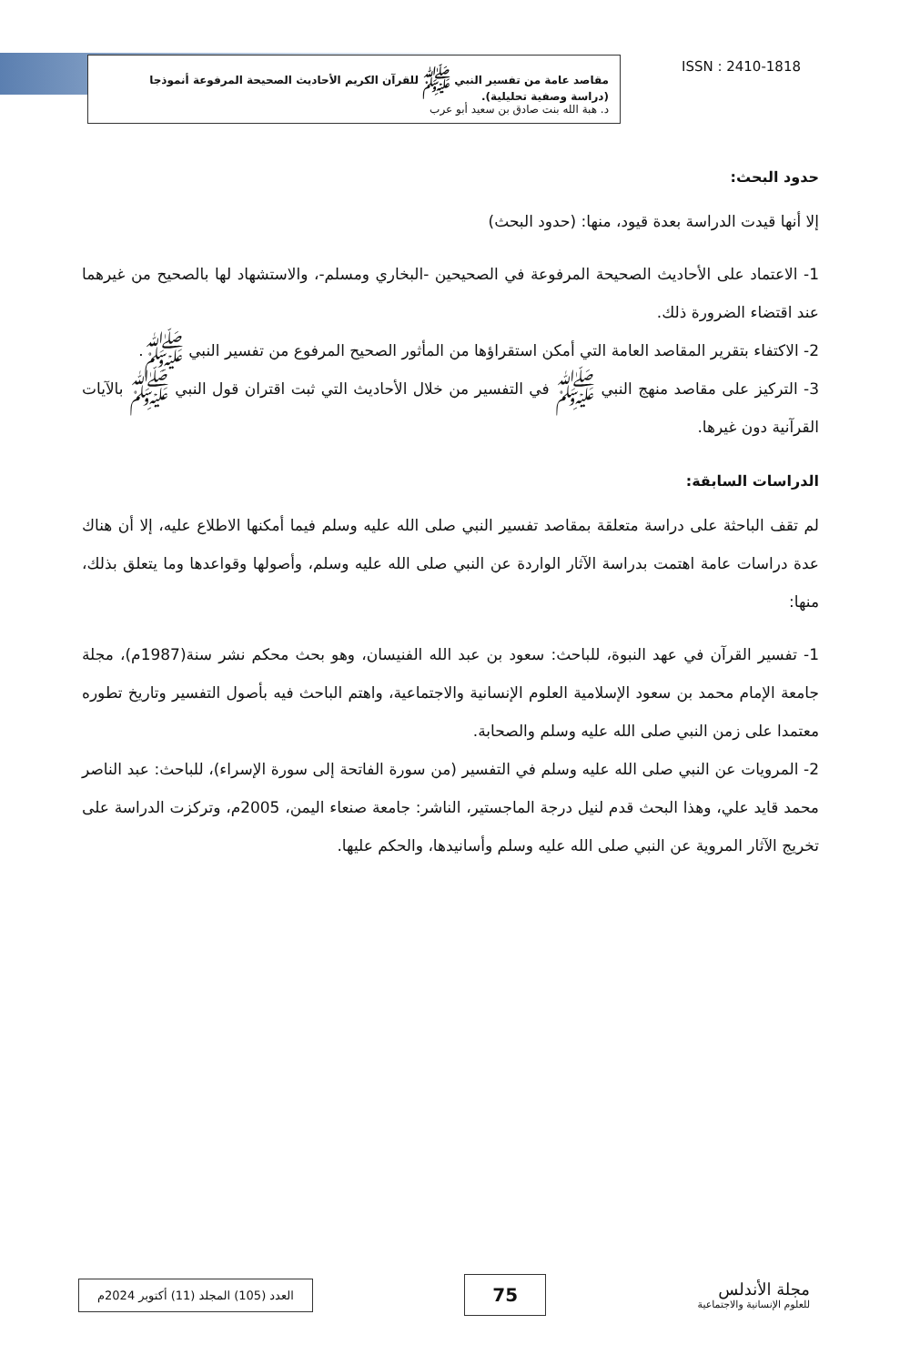مقاصد عامة من تفسير النبي ﷺ للقرآن الكريم الأحاديث الصحيحة المرفوعة أنموذجا
(دراسة وصفية تحليلية).
د. هبة الله بنت صادق بن سعيد أبو عرب
ISSN : 2410-1818
حدود البحث:
إلا أنها قيدت الدراسة بعدة قيود، منها: (حدود البحث)
1- الاعتماد على الأحاديث الصحيحة المرفوعة في الصحيحين -البخاري ومسلم-، والاستشهاد لها بالصحيح من غيرهما عند اقتضاء الضرورة ذلك.
2- الاكتفاء بتقرير المقاصد العامة التي أمكن استقراؤها من المأثور الصحيح المرفوع من تفسير النبي ﷺ.
3- التركيز على مقاصد منهج النبي ﷺ في التفسير من خلال الأحاديث التي ثبت اقتران قول النبي ﷺ بالآيات القرآنية دون غيرها.
الدراسات السابقة:
لم تقف الباحثة على دراسة متعلقة بمقاصد تفسير النبي صلى الله عليه وسلم فيما أمكنها الاطلاع عليه، إلا أن هناك عدة دراسات عامة اهتمت بدراسة الآثار الواردة عن النبي صلى الله عليه وسلم، وأصولها وقواعدها وما يتعلق بذلك، منها:
1- تفسير القرآن في عهد النبوة، للباحث: سعود بن عبد الله الفنيسان، وهو بحث محكم نشر سنة(1987م)، مجلة جامعة الإمام محمد بن سعود الإسلامية العلوم الإنسانية والاجتماعية، واهتم الباحث فيه بأصول التفسير وتاريخ تطوره معتمدا على زمن النبي صلى الله عليه وسلم والصحابة.
2- المرويات عن النبي صلى الله عليه وسلم في التفسير (من سورة الفاتحة إلى سورة الإسراء)، للباحث: عبد الناصر محمد قايد علي، وهذا البحث قدم لنيل درجة الماجستير، الناشر: جامعة صنعاء اليمن، 2005م، وتركزت الدراسة على تخريج الآثار المروية عن النبي صلى الله عليه وسلم وأسانيدها، والحكم عليها.
العدد (105) المجلد (11) أكتوبر 2024م
75
مجلة الأندلس
للعلوم الإنسانية والاجتماعية